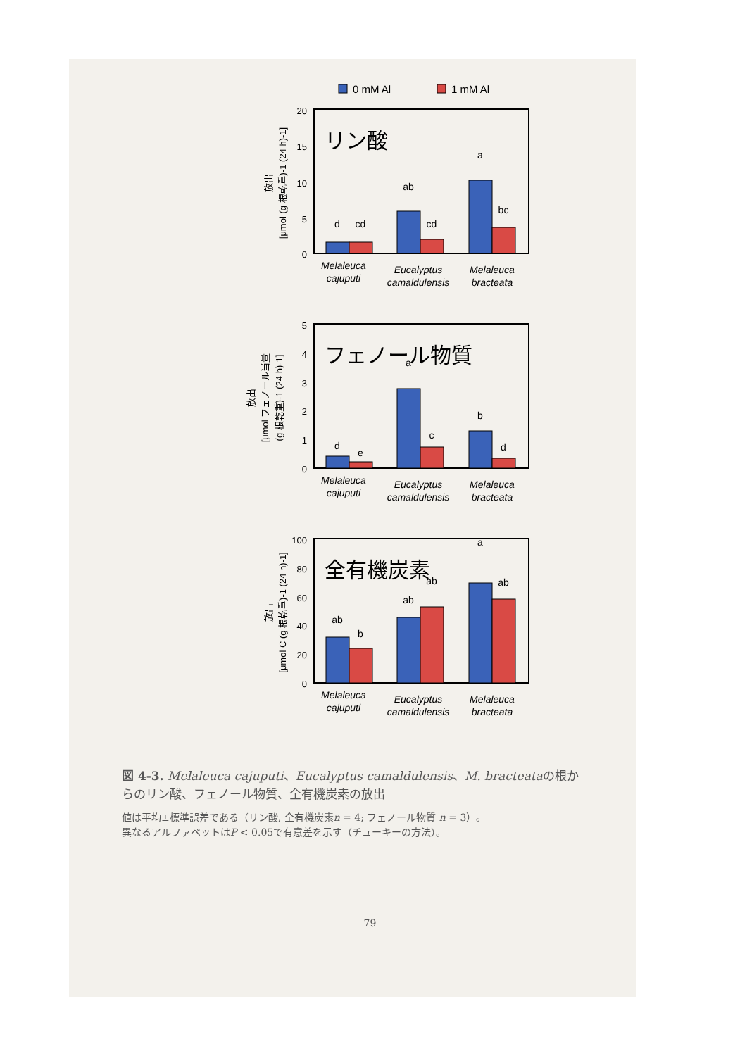0 mM Al
1 mM Al
リン酸
20
15
10
5
0
d
cd
ab
cd
a
bc
Melaleuca
cajuputi
Eucalyptus
camaldulensis
Melaleuca
bracteata
放出
[μmol (g 根乾重)-1 (24 h)-1]
フェノール物質
5
4
3
2
1
0
d
e
a
c
b
d
Melaleuca
cajuputi
Eucalyptus
camaldulensis
Melaleuca
bracteata
放出
[μmol フェノール当量
(g 根乾重)-1 (24 h)-1]
全有機炭素
100
80
60
40
20
0
ab
b
ab
ab
a
ab
Melaleuca
cajuputi
Eucalyptus
camaldulensis
Melaleuca
bracteata
放出
[μmol C (g 根乾重)-1 (24 h)-1]
図 4-3. Melaleuca cajuputi、Eucalyptus camaldulensis、M. bracteataの根からのリン酸、フェノール物質、全有機炭素の放出
値は平均±標準誤差である（リン酸, 全有機炭素n = 4; フェノール物質 n = 3）。
異なるアルファベットはP < 0.05で有意差を示す（チューキーの方法）。
79